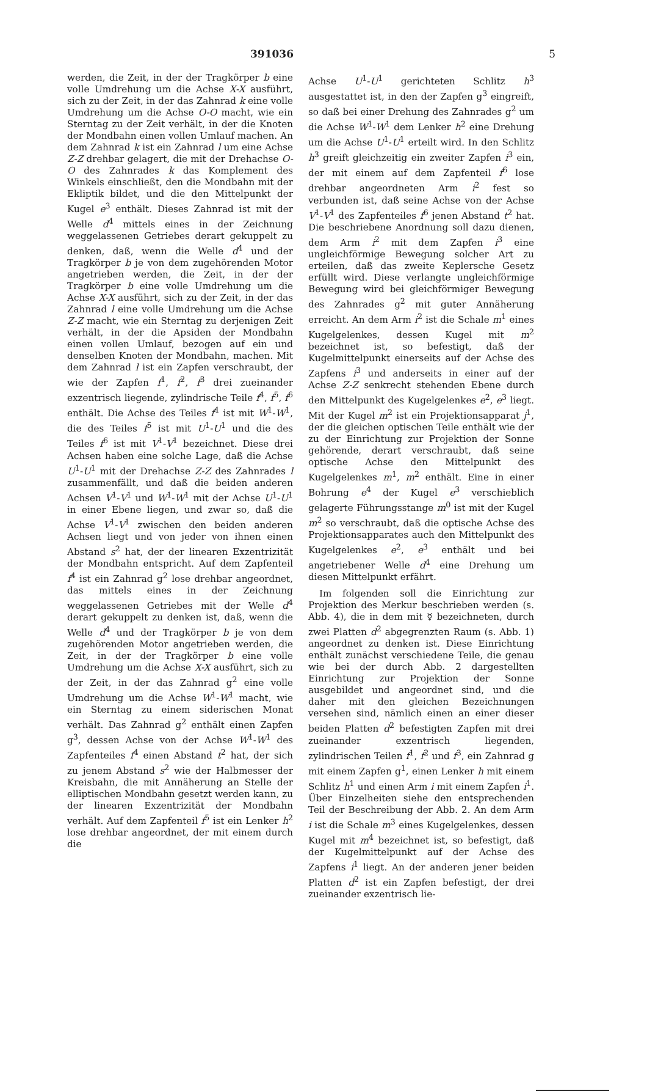391036 5
werden, die Zeit, in der der Tragkörper b eine volle Umdrehung um die Achse X-X ausführt, sich zu der Zeit, in der das Zahnrad k eine volle Umdrehung um die Achse O-O macht, wie ein Sterntag zu der Zeit verhält, in der die Knoten der Mondbahn einen vollen Umlauf machen. An dem Zahnrad k ist ein Zahnrad l um eine Achse Z-Z drehbar gelagert, die mit der Drehachse O-O des Zahnrades k das Komplement des Winkels einschließt, den die Mondbahn mit der Ekliptik bildet, und die den Mittelpunkt der Kugel e<sup>3</sup> enthält. Dieses Zahnrad ist mit der Welle d<sup>4</sup> mittels eines in der Zeichnung weggelassenen Getriebes derart gekuppelt zu denken, daß, wenn die Welle d<sup>4</sup> und der Tragkörper b je von dem zugehörenden Motor angetrieben werden, die Zeit, in der der Tragkörper b eine volle Umdrehung um die Achse X-X ausführt, sich zu der Zeit, in der das Zahnrad l eine volle Umdrehung um die Achse Z-Z macht, wie ein Sterntag zu derjenigen Zeit verhält, in der die Apsiden der Mondbahn einen vollen Umlauf, bezogen auf ein und denselben Knoten der Mondbahn, machen. Mit dem Zahnrad l ist ein Zapfen verschraubt, der wie der Zapfen f<sup>1</sup>, f<sup>2</sup>, f<sup>3</sup> drei zueinander exzentrisch liegende, zylindrische Teile f<sup>4</sup>, f<sup>5</sup>, f<sup>6</sup> enthält. Die Achse des Teiles f<sup>4</sup> ist mit W<sup>1</sup>-W<sup>1</sup>, die des Teiles f<sup>5</sup> ist mit U<sup>1</sup>-U<sup>1</sup> und die des Teiles f<sup>6</sup> ist mit V<sup>1</sup>-V<sup>1</sup> bezeichnet. Diese drei Achsen haben eine solche Lage, daß die Achse U<sup>1</sup>-U<sup>1</sup> mit der Drehachse Z-Z des Zahnrades l zusammenfällt, und daß die beiden anderen Achsen V<sup>1</sup>-V<sup>1</sup> und W<sup>1</sup>-W<sup>1</sup> mit der Achse U<sup>1</sup>-U<sup>1</sup> in einer Ebene liegen, und zwar so, daß die Achse V<sup>1</sup>-V<sup>1</sup> zwischen den beiden anderen Achsen liegt und von jeder von ihnen einen Abstand s<sup>2</sup> hat, der der linearen Exzentrizität der Mondbahn entspricht. Auf dem Zapfenteil f<sup>4</sup> ist ein Zahnrad g<sup>2</sup> lose drehbar angeordnet, das mittels eines in der Zeichnung weggelassenen Getriebes mit der Welle d<sup>4</sup> derart gekuppelt zu denken ist, daß, wenn die Welle d<sup>4</sup> und der Tragkörper b je von dem zugehörenden Motor angetrieben werden, die Zeit, in der der Tragkörper b eine volle Umdrehung um die Achse X-X ausführt, sich zu der Zeit, in der das Zahnrad g<sup>2</sup> eine volle Umdrehung um die Achse W<sup>1</sup>-W<sup>1</sup> macht, wie ein Sterntag zu einem siderischen Monat verhält. Das Zahnrad g<sup>2</sup> enthält einen Zapfen g<sup>3</sup>, dessen Achse von der Achse W<sup>1</sup>-W<sup>1</sup> des Zapfenteiles f<sup>4</sup> einen Abstand t<sup>2</sup> hat, der sich zu jenem Abstand s<sup>2</sup> wie der Halbmesser der Kreisbahn, die mit Annäherung an Stelle der elliptischen Mondbahn gesetzt werden kann, zu der linearen Exzentrizität der Mondbahn verhält. Auf dem Zapfenteil f<sup>5</sup> ist ein Lenker h<sup>2</sup> lose drehbar angeordnet, der mit einem durch die
Achse U<sup>1</sup>-U<sup>1</sup> gerichteten Schlitz h<sup>3</sup> ausgestattet ist, in den der Zapfen g<sup>3</sup> eingreift, so daß bei einer Drehung des Zahnrades g<sup>2</sup> um die Achse W<sup>1</sup>-W<sup>1</sup> dem Lenker h<sup>2</sup> eine Drehung um die Achse U<sup>1</sup>-U<sup>1</sup> erteilt wird. In den Schlitz h<sup>3</sup> greift gleichzeitig ein zweiter Zapfen i<sup>3</sup> ein, der mit einem auf dem Zapfenteil f<sup>6</sup> lose drehbar angeordneten Arm i<sup>2</sup> fest so verbunden ist, daß seine Achse von der Achse V<sup>1</sup>-V<sup>1</sup> des Zapfenteiles f<sup>6</sup> jenen Abstand t<sup>2</sup> hat. Die beschriebene Anordnung soll dazu dienen, dem Arm i<sup>2</sup> mit dem Zapfen i<sup>3</sup> eine ungleichförmige Bewegung solcher Art zu erteilen, daß das zweite Keplersche Gesetz erfüllt wird. Diese verlangte ungleichförmige Bewegung wird bei gleichförmiger Bewegung des Zahnrades g<sup>2</sup> mit guter Annäherung erreicht. An dem Arm i<sup>2</sup> ist die Schale m<sup>1</sup> eines Kugelgelenkes, dessen Kugel mit m<sup>2</sup> bezeichnet ist, so befestigt, daß der Kugelmittelpunkt einerseits auf der Achse des Zapfens i<sup>3</sup> und anderseits in einer auf der Achse Z-Z senkrecht stehenden Ebene durch den Mittelpunkt des Kugelgelenkes e<sup>2</sup>, e<sup>3</sup> liegt. Mit der Kugel m<sup>2</sup> ist ein Projektionsapparat j<sup>1</sup>, der die gleichen optischen Teile enthält wie der zu der Einrichtung zur Projektion der Sonne gehörende, derart verschraubt, daß seine optische Achse den Mittelpunkt des Kugelgelenkes m<sup>1</sup>, m<sup>2</sup> enthält. Eine in einer Bohrung e<sup>4</sup> der Kugel e<sup>3</sup> verschieblich gelagerte Führungsstange m<sup>0</sup> ist mit der Kugel m<sup>2</sup> so verschraubt, daß die optische Achse des Projektionsapparates auch den Mittelpunkt des Kugelgelenkes e<sup>2</sup>, e<sup>3</sup> enthält und bei angetriebener Welle d<sup>4</sup> eine Drehung um diesen Mittelpunkt erfährt.
Im folgenden soll die Einrichtung zur Projektion des Merkur beschrieben werden (s. Abb. 4), die in dem mit ☿ bezeichneten, durch zwei Platten d<sup>2</sup> abgegrenzten Raum (s. Abb. 1) angeordnet zu denken ist. Diese Einrichtung enthält zunächst verschiedene Teile, die genau wie bei der durch Abb. 2 dargestellten Einrichtung zur Projektion der Sonne ausgebildet und angeordnet sind, und die daher mit den gleichen Bezeichnungen versehen sind, nämlich einen an einer dieser beiden Platten d<sup>2</sup> befestigten Zapfen mit drei zueinander exzentrisch liegenden, zylindrischen Teilen f<sup>1</sup>, f<sup>2</sup> und f<sup>3</sup>, ein Zahnrad g mit einem Zapfen g<sup>1</sup>, einen Lenker h mit einem Schlitz h<sup>1</sup> und einen Arm i mit einem Zapfen i<sup>1</sup>. Über Einzelheiten siehe den entsprechenden Teil der Beschreibung der Abb. 2. An dem Arm i ist die Schale m<sup>3</sup> eines Kugelgelenkes, dessen Kugel mit m<sup>4</sup> bezeichnet ist, so befestigt, daß der Kugelmittelpunkt auf der Achse des Zapfens i<sup>1</sup> liegt. An der anderen jener beiden Platten d<sup>2</sup> ist ein Zapfen befestigt, der drei zueinander exzentrisch lie-